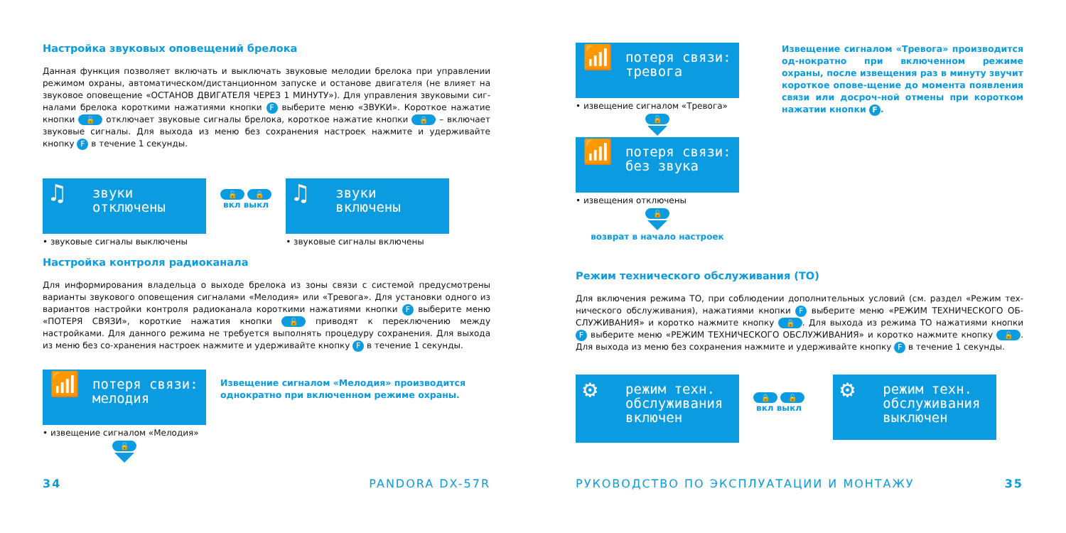Настройка звуковых оповещений брелока
Данная функция позволяет включать и выключать звуковые мелодии брелока при управлении режимом охраны, автоматическом/дистанционном запуске и останове двигателя (не влияет на звуковое оповещение «ОСТАНОВ ДВИГАТЕЛЯ ЧЕРЕЗ 1 МИНУТУ»). Для управления звуковыми сиг-налами брелока короткими нажатиями кнопки F выберите меню «ЗВУКИ». Короткое нажатие кнопки 🔓 отключает звуковые сигналы брелока, короткое нажатие кнопки 🔒 – включает звуковые сигналы. Для выхода из меню без сохранения настроек нажмите и удерживайте кнопку F в течение 1 секунды.
♫ звуки
отключены
• звуковые сигналы выключены
🔓 🔒
вкл выкл
♫ звуки
включены
• звуковые сигналы включены
Настройка контроля радиоканала
Для информирования владельца о выходе брелока из зоны связи с системой предусмотрены варианты звукового оповещения сигналами «Мелодия» или «Тревога». Для установки одного из вариантов настройки контроля радиоканала короткими нажатиями кнопки F выберите меню «ПОТЕРЯ СВЯЗИ», короткие нажатия кнопки 🔓 приводят к переключению между настройками. Для данного режима не требуется выполнять процедуру сохранения. Для выхода из меню без со-хранения настроек нажмите и удерживайте кнопку F в течение 1 секунды.
📶 потеря связи:
мелодия
• извещение сигналом «Мелодия»
🔓
Извещение сигналом «Мелодия» производится однократно при включенном режиме охраны.
34 PANDORA DX-57R
📶 потеря связи:
тревога
• извещение сигналом «Тревога»
🔓
📶 потеря связи:
без звука
• извещения отключены
🔓
возврат в начало настроек
Извещение сигналом «Тревога» производится од-нократно при включенном режиме охраны, после извещения раз в минуту звучит короткое опове-щение до момента появления связи или досроч-ной отмены при коротком нажатии кнопки F.
Режим технического обслуживания (ТО)
Для включения режима ТО, при соблюдении дополнительных условий (см. раздел «Режим тех-нического обслуживания), нажатиями кнопки F выберите меню «РЕЖИМ ТЕХНИЧЕСКОГО ОБ-СЛУЖИВАНИЯ» и коротко нажмите кнопку 🔒. Для выхода из режима ТО нажатиями кнопки F выберите меню «РЕЖИМ ТЕХНИЧЕСКОГО ОБСЛУЖИВАНИЯ» и коротко нажмите кнопку 🔓. Для выхода из меню без сохранения нажмите и удерживайте кнопку F в течение 1 секунды.
⚙ режим техн.
обслуживания
включен
🔒 🔓
вкл выкл
⚙ режим техн.
обслуживания
выключен
РУКОВОДСТВО ПО ЭКСПЛУАТАЦИИ И МОНТАЖУ 35